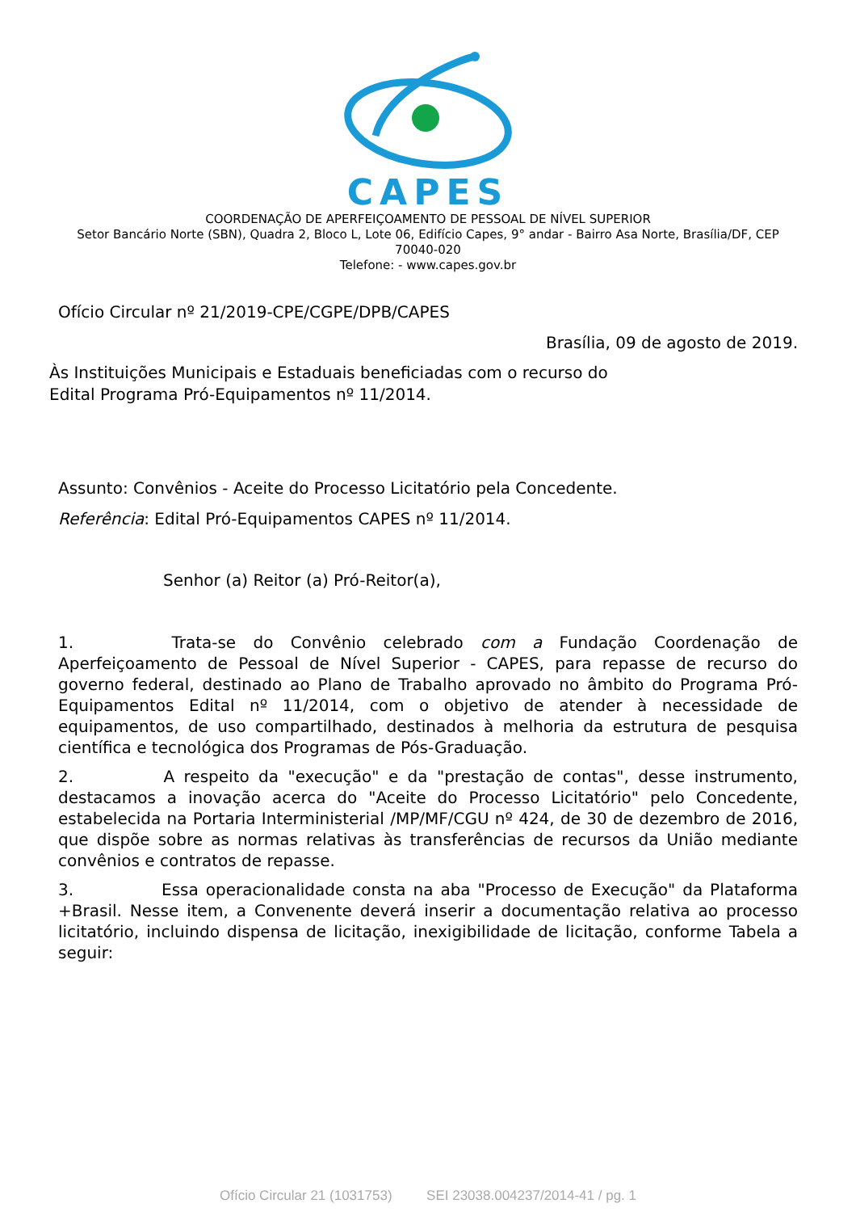CAPES
COORDENAÇÃO DE APERFEIÇOAMENTO DE PESSOAL DE NÍVEL SUPERIOR
Setor Bancário Norte (SBN), Quadra 2, Bloco L, Lote 06, Edifício Capes, 9° andar - Bairro Asa Norte, Brasília/DF, CEP 70040-020
Telefone: - www.capes.gov.br
Ofício Circular nº 21/2019-CPE/CGPE/DPB/CAPES
Brasília, 09 de agosto de 2019.
Às Instituições Municipais e Estaduais beneficiadas com o recurso do
Edital Programa Pró-Equipamentos nº 11/2014.
Assunto: Convênios - Aceite do Processo Licitatório pela Concedente.
Referência: Edital Pró-Equipamentos CAPES nº 11/2014.
Senhor (a) Reitor (a) Pró-Reitor(a),
1. Trata-se do Convênio celebrado com a Fundação Coordenação de Aperfeiçoamento de Pessoal de Nível Superior - CAPES, para repasse de recurso do governo federal, destinado ao Plano de Trabalho aprovado no âmbito do Programa Pró-Equipamentos Edital nº 11/2014, com o objetivo de atender à necessidade de equipamentos, de uso compartilhado, destinados à melhoria da estrutura de pesquisa científica e tecnológica dos Programas de Pós-Graduação.
2. A respeito da "execução" e da "prestação de contas", desse instrumento, destacamos a inovação acerca do "Aceite do Processo Licitatório" pelo Concedente, estabelecida na Portaria Interministerial /MP/MF/CGU nº 424, de 30 de dezembro de 2016, que dispõe sobre as normas relativas às transferências de recursos da União mediante convênios e contratos de repasse.
3. Essa operacionalidade consta na aba "Processo de Execução" da Plataforma +Brasil. Nesse item, a Convenente deverá inserir a documentação relativa ao processo licitatório, incluindo dispensa de licitação, inexigibilidade de licitação, conforme Tabela a seguir:
Ofício Circular 21 (1031753) SEI 23038.004237/2014-41 / pg. 1